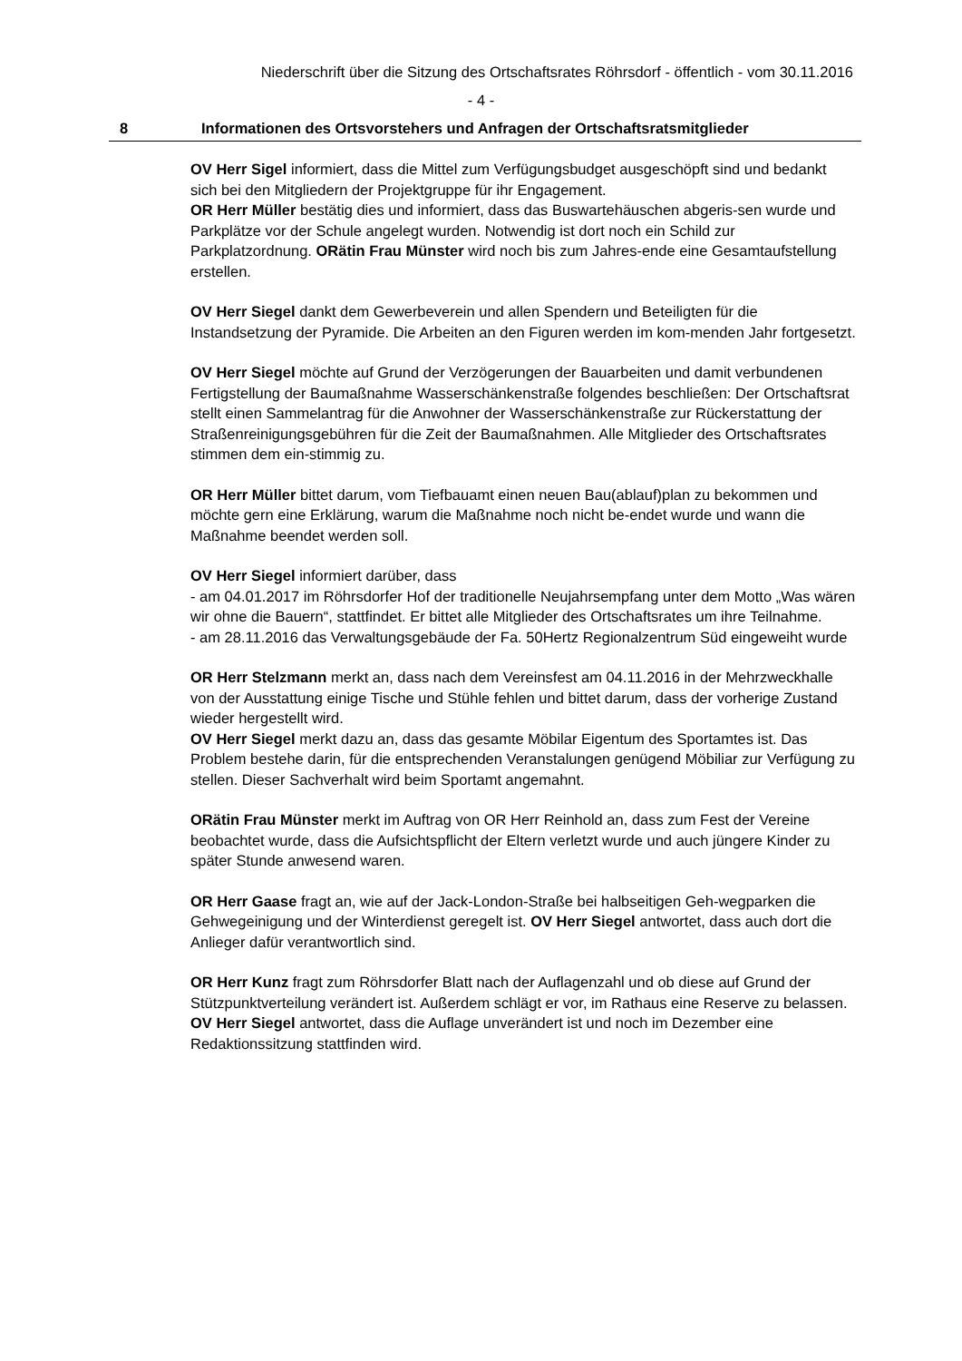Niederschrift über die Sitzung des Ortschaftsrates Röhrsdorf - öffentlich - vom 30.11.2016
- 4 -
8 Informationen des Ortsvorstehers und Anfragen der Ortschaftsratsmitglieder
OV Herr Sigel informiert, dass die Mittel zum Verfügungsbudget ausgeschöpft sind und bedankt sich bei den Mitgliedern der Projektgruppe für ihr Engagement.
OR Herr Müller bestätig dies und informiert, dass das Buswartehäuschen abgeris-sen wurde und Parkplätze vor der Schule angelegt wurden. Notwendig ist dort noch ein Schild zur Parkplatzordnung. ORätin Frau Münster wird noch bis zum Jahres-ende eine Gesamtaufstellung erstellen.
OV Herr Siegel dankt dem Gewerbeverein und allen Spendern und Beteiligten für die Instandsetzung der Pyramide. Die Arbeiten an den Figuren werden im kom-menden Jahr fortgesetzt.
OV Herr Siegel möchte auf Grund der Verzögerungen der Bauarbeiten und damit verbundenen Fertigstellung der Baumaßnahme Wasserschänkenstraße folgendes beschließen: Der Ortschaftsrat stellt einen Sammelantrag für die Anwohner der Wasserschänkenstraße zur Rückerstattung der Straßenreinigungsgebühren für die Zeit der Baumaßnahmen. Alle Mitglieder des Ortschaftsrates stimmen dem ein-stimmig zu.
OR Herr Müller bittet darum, vom Tiefbauamt einen neuen Bau(ablauf)plan zu bekommen und möchte gern eine Erklärung, warum die Maßnahme noch nicht be-endet wurde und wann die Maßnahme beendet werden soll.
OV Herr Siegel informiert darüber, dass
- am 04.01.2017 im Röhrsdorfer Hof der traditionelle Neujahrsempfang unter dem Motto „Was wären wir ohne die Bauern“, stattfindet. Er bittet alle Mitglieder des Ortschaftsrates um ihre Teilnahme.
- am 28.11.2016 das Verwaltungsgebäude der Fa. 50Hertz Regionalzentrum Süd eingeweiht wurde
OR Herr Stelzmann merkt an, dass nach dem Vereinsfest am 04.11.2016 in der Mehrzweckhalle von der Ausstattung einige Tische und Stühle fehlen und bittet darum, dass der vorherige Zustand wieder hergestellt wird.
OV Herr Siegel merkt dazu an, dass das gesamte Möbilar Eigentum des Sportamtes ist. Das Problem bestehe darin, für die entsprechenden Veranstalungen genügend Möbiliar zur Verfügung zu stellen. Dieser Sachverhalt wird beim Sportamt angemahnt.
ORätin Frau Münster merkt im Auftrag von OR Herr Reinhold an, dass zum Fest der Vereine beobachtet wurde, dass die Aufsichtspflicht der Eltern verletzt wurde und auch jüngere Kinder zu später Stunde anwesend waren.
OR Herr Gaase fragt an, wie auf der Jack-London-Straße bei halbseitigen Geh-wegparken die Gehwegeinigung und der Winterdienst geregelt ist. OV Herr Siegel antwortet, dass auch dort die Anlieger dafür verantwortlich sind.
OR Herr Kunz fragt zum Röhrsdorfer Blatt nach der Auflagenzahl und ob diese auf Grund der Stützpunktverteilung verändert ist. Außerdem schlägt er vor, im Rathaus eine Reserve zu belassen. OV Herr Siegel antwortet, dass die Auflage unverändert ist und noch im Dezember eine Redaktionssitzung stattfinden wird.